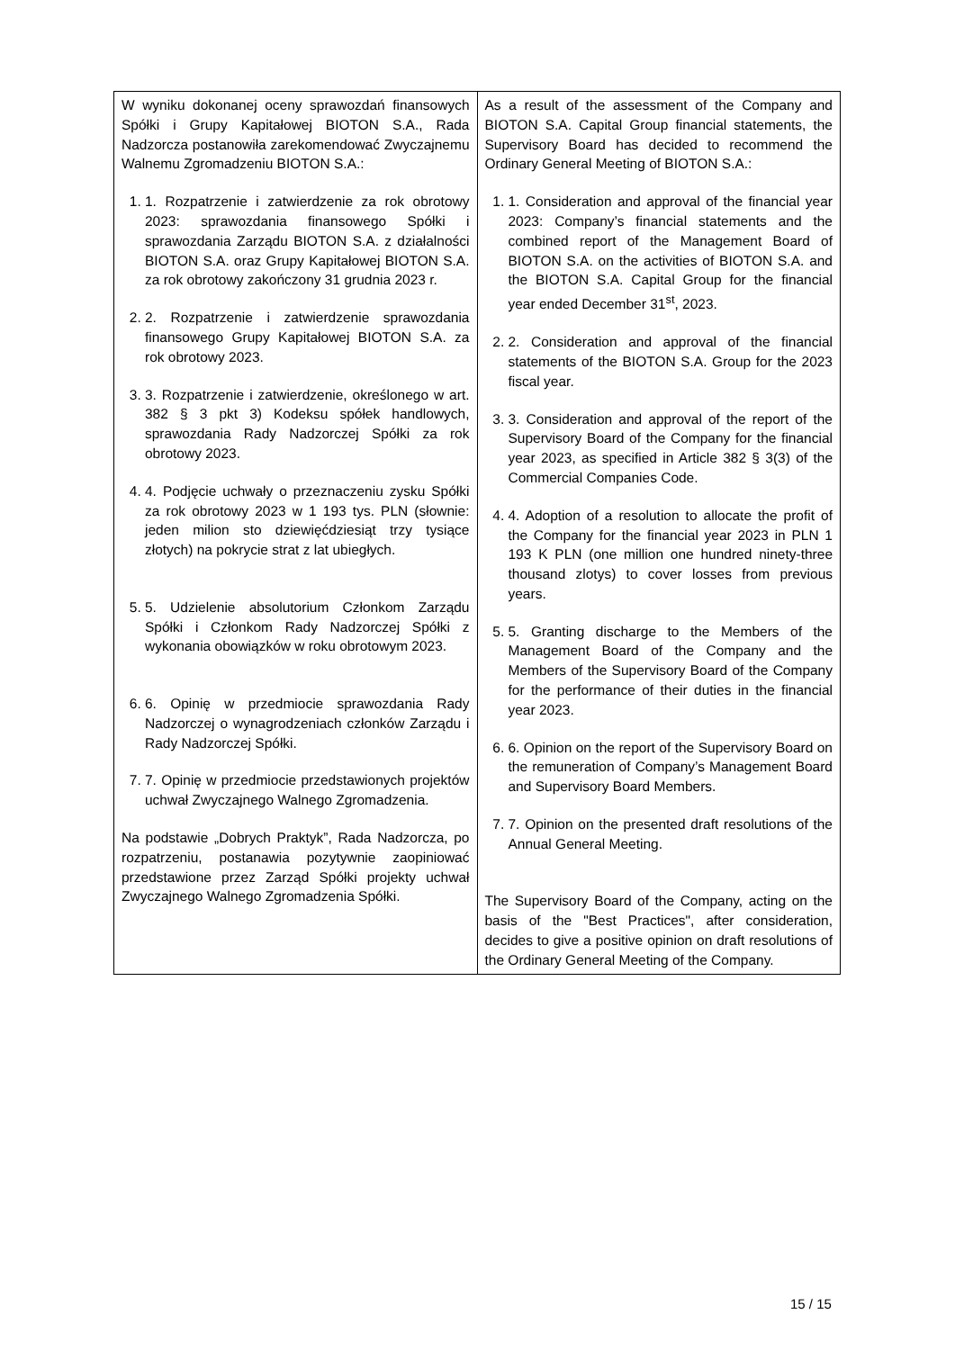| W wyniku dokonanej oceny sprawozdań finansowych Spółki i Grupy Kapitałowej BIOTON S.A., Rada Nadzorcza postanowiła zarekomendować Zwyczajnemu Walnemu Zgromadzeniu BIOTON S.A.: 1. 1. Rozpatrzenie i zatwierdzenie za rok obrotowy 2023: sprawozdania finansowego Spółki i sprawozdania Zarządu BIOTON S.A. z działalności BIOTON S.A. oraz Grupy Kapitałowej BIOTON S.A. za rok obrotowy zakończony 31 grudnia 2023 r. 2. 2. Rozpatrzenie i zatwierdzenie sprawozdania finansowego Grupy Kapitałowej BIOTON S.A. za rok obrotowy 2023. 3. 3. Rozpatrzenie i zatwierdzenie, określonego w art. 382 § 3 pkt 3) Kodeksu spółek handlowych, sprawozdania Rady Nadzorczej Spółki za rok obrotowy 2023. 4. 4. Podjęcie uchwały o przeznaczeniu zysku Spółki za rok obrotowy 2023 w 1 193 tys. PLN (słownie: jeden milion sto dziewięćdziesiąt trzy tysiące złotych) na pokrycie strat z lat ubiegłych. 5. 5. Udzielenie absolutorium Członkom Zarządu Spółki i Członkom Rady Nadzorczej Spółki z wykonania obowiązków w roku obrotowym 2023. 6. 6. Opinię w przedmiocie sprawozdania Rady Nadzorczej o wynagrodzeniach członków Zarządu i Rady Nadzorczej Spółki. 7. 7. Opinię w przedmiocie przedstawionych projektów uchwał Zwyczajnego Walnego Zgromadzenia. Na podstawie „Dobrych Praktyk”, Rada Nadzorcza, po rozpatrzeniu, postanawia pozytywnie zaopiniować przedstawione przez Zarząd Spółki projekty uchwał Zwyczajnego Walnego Zgromadzenia Spółki. | As a result of the assessment of the Company and BIOTON S.A. Capital Group financial statements, the Supervisory Board has decided to recommend the Ordinary General Meeting of BIOTON S.A.: 1. 1. Consideration and approval of the financial year 2023: Company’s financial statements and the combined report of the Management Board of BIOTON S.A. on the activities of BIOTON S.A. and the BIOTON S.A. Capital Group for the financial year ended December 31<sup>st</sup>, 2023. 2. 2. Consideration and approval of the financial statements of the BIOTON S.A. Group for the 2023 fiscal year. 3. 3. Consideration and approval of the report of the Supervisory Board of the Company for the financial year 2023, as specified in Article 382 § 3(3) of the Commercial Companies Code. 4. 4. Adoption of a resolution to allocate the profit of the Company for the financial year 2023 in PLN 1 193 K PLN (one million one hundred ninety-three thousand zlotys) to cover losses from previous years. 5. 5. Granting discharge to the Members of the Management Board of the Company and the Members of the Supervisory Board of the Company for the performance of their duties in the financial year 2023. 6. 6. Opinion on the report of the Supervisory Board on the remuneration of Company’s Management Board and Supervisory Board Members. 7. 7. Opinion on the presented draft resolutions of the Annual General Meeting. The Supervisory Board of the Company, acting on the basis of the "Best Practices", after consideration, decides to give a positive opinion on draft resolutions of the Ordinary General Meeting of the Company. |
15 / 15